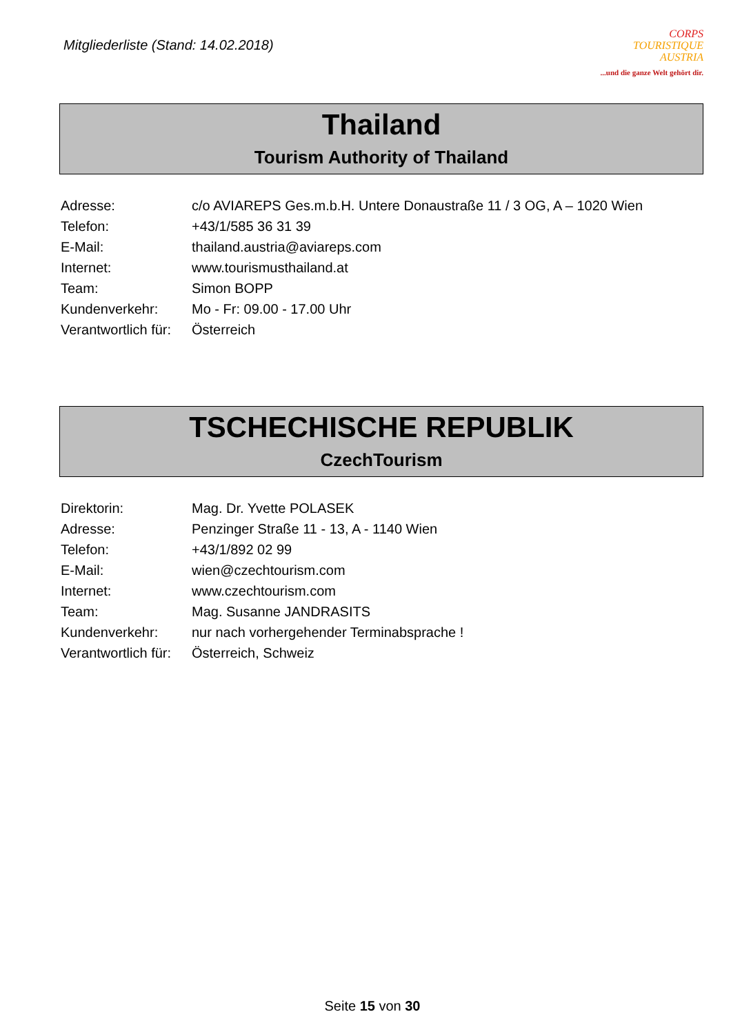Mitgliederliste (Stand: 14.02.2018)
CORPS
TOURISTIQUE
AUSTRIA
...und die ganze Welt gehört dir.
Thailand
Tourism Authority of Thailand
| Adresse: | c/o AVIAREPS Ges.m.b.H. Untere Donaustraße 11 / 3 OG, A – 1020 Wien |
| Telefon: | +43/1/585 36 31 39 |
| E-Mail: | thailand.austria@aviareps.com |
| Internet: | www.tourismusthailand.at |
| Team: | Simon BOPP |
| Kundenverkehr: | Mo - Fr: 09.00 - 17.00 Uhr |
| Verantwortlich für: | Österreich |
TSCHECHISCHE REPUBLIK
CzechTourism
| Direktorin: | Mag. Dr. Yvette POLASEK |
| Adresse: | Penzinger Straße 11 - 13, A - 1140 Wien |
| Telefon: | +43/1/892 02 99 |
| E-Mail: | wien@czechtourism.com |
| Internet: | www.czechtourism.com |
| Team: | Mag. Susanne JANDRASITS |
| Kundenverkehr: | nur nach vorhergehender Terminabsprache ! |
| Verantwortlich für: | Österreich, Schweiz |
Seite 15 von 30